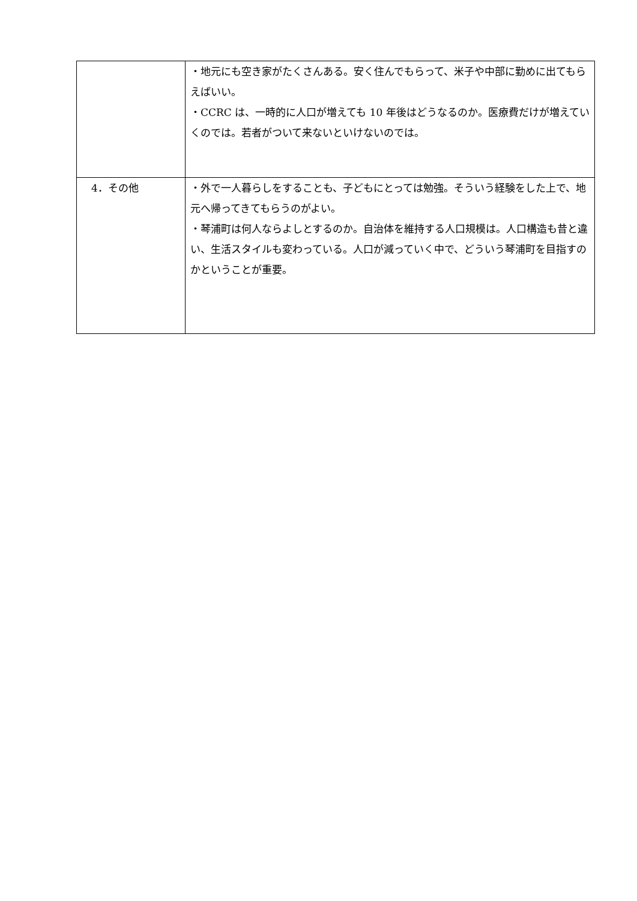| | ・地元にも空き家がたくさんある。安く住んでもらって、米子や中部に勤めに出てもらえばいい。 ・CCRC は、一時的に人口が増えても 10 年後はどうなるのか。医療費だけが増えていくのでは。若者がついて来ないといけないのでは。 |
| 4．その他 | ・外で一人暮らしをすることも、子どもにとっては勉強。そういう経験をした上で、地元へ帰ってきてもらうのがよい。 ・琴浦町は何人ならよしとするのか。自治体を維持する人口規模は。人口構造も昔と違い、生活スタイルも変わっている。人口が減っていく中で、どういう琴浦町を目指すのかということが重要。 |